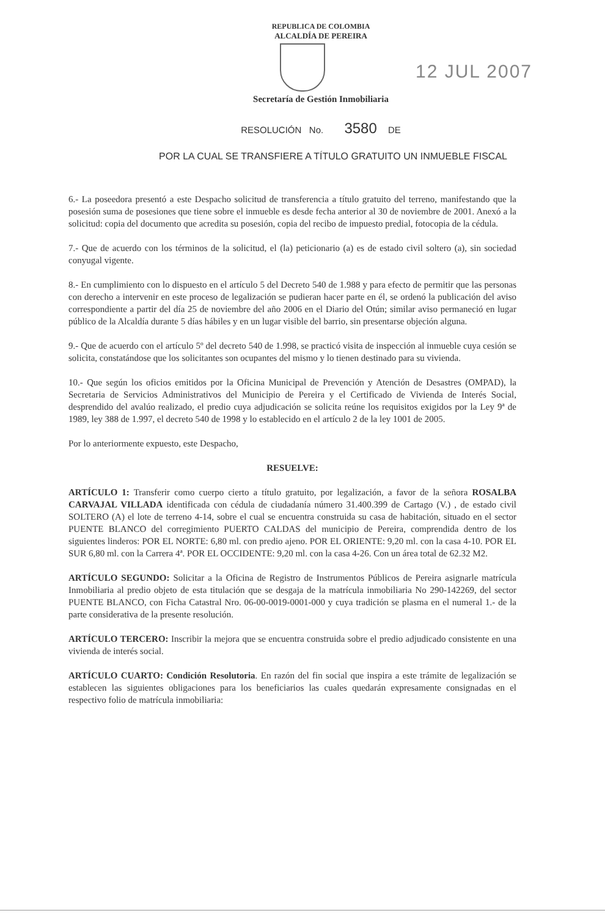REPUBLICA DE COLOMBIA
ALCALDÍA DE PEREIRA
12 JUL 2007
Secretaría de Gestión Inmobiliaria
RESOLUCIÓN No. 3580 DE
POR LA CUAL SE TRANSFIERE A TÍTULO GRATUITO UN INMUEBLE FISCAL
6.- La poseedora presentó a este Despacho solicitud de transferencia a título gratuito del terreno, manifestando que la posesión suma de posesiones que tiene sobre el inmueble es desde fecha anterior al 30 de noviembre de 2001. Anexó a la solicitud: copia del documento que acredita su posesión, copia del recibo de impuesto predial, fotocopia de la cédula.
7.- Que de acuerdo con los términos de la solicitud, el (la) peticionario (a) es de estado civil soltero (a), sin sociedad conyugal vigente.
8.- En cumplimiento con lo dispuesto en el artículo 5 del Decreto 540 de 1.988 y para efecto de permitir que las personas con derecho a intervenir en este proceso de legalización se pudieran hacer parte en él, se ordenó la publicación del aviso correspondiente a partir del día 25 de noviembre del año 2006 en el Diario del Otún; similar aviso permaneció en lugar público de la Alcaldía durante 5 días hábiles y en un lugar visible del barrio, sin presentarse objeción alguna.
9.- Que de acuerdo con el artículo 5º del decreto 540 de 1.998, se practicó visita de inspección al inmueble cuya cesión se solicita, constatándose que los solicitantes son ocupantes del mismo y lo tienen destinado para su vivienda.
10.- Que según los oficios emitidos por la Oficina Municipal de Prevención y Atención de Desastres (OMPAD), la Secretaria de Servicios Administrativos del Municipio de Pereira y el Certificado de Vivienda de Interés Social, desprendido del avalúo realizado, el predio cuya adjudicación se solicita reúne los requisitos exigidos por la Ley 9ª de 1989, ley 388 de 1.997, el decreto 540 de 1998 y lo establecido en el artículo 2 de la ley 1001 de 2005.
Por lo anteriormente expuesto, este Despacho,
RESUELVE:
ARTÍCULO 1: Transferir como cuerpo cierto a título gratuito, por legalización, a favor de la señora ROSALBA CARVAJAL VILLADA identificada con cédula de ciudadanía número 31.400.399 de Cartago (V.) , de estado civil SOLTERO (A) el lote de terreno 4-14, sobre el cual se encuentra construida su casa de habitación, situado en el sector PUENTE BLANCO del corregimiento PUERTO CALDAS del municipio de Pereira, comprendida dentro de los siguientes linderos: POR EL NORTE: 6,80 ml. con predio ajeno. POR EL ORIENTE: 9,20 ml. con la casa 4-10. POR EL SUR 6,80 ml. con la Carrera 4ª. POR EL OCCIDENTE: 9,20 ml. con la casa 4-26. Con un área total de 62.32 M2.
ARTÍCULO SEGUNDO: Solicitar a la Oficina de Registro de Instrumentos Públicos de Pereira asignarle matrícula Inmobiliaria al predio objeto de esta titulación que se desgaja de la matrícula inmobiliaria No 290-142269, del sector PUENTE BLANCO, con Ficha Catastral Nro. 06-00-0019-0001-000 y cuya tradición se plasma en el numeral 1.- de la parte considerativa de la presente resolución.
ARTÍCULO TERCERO: Inscribir la mejora que se encuentra construida sobre el predio adjudicado consistente en una vivienda de interés social.
ARTÍCULO CUARTO: Condición Resolutoria. En razón del fin social que inspira a este trámite de legalización se establecen las siguientes obligaciones para los beneficiarios las cuales quedarán expresamente consignadas en el respectivo folio de matrícula inmobiliaria: